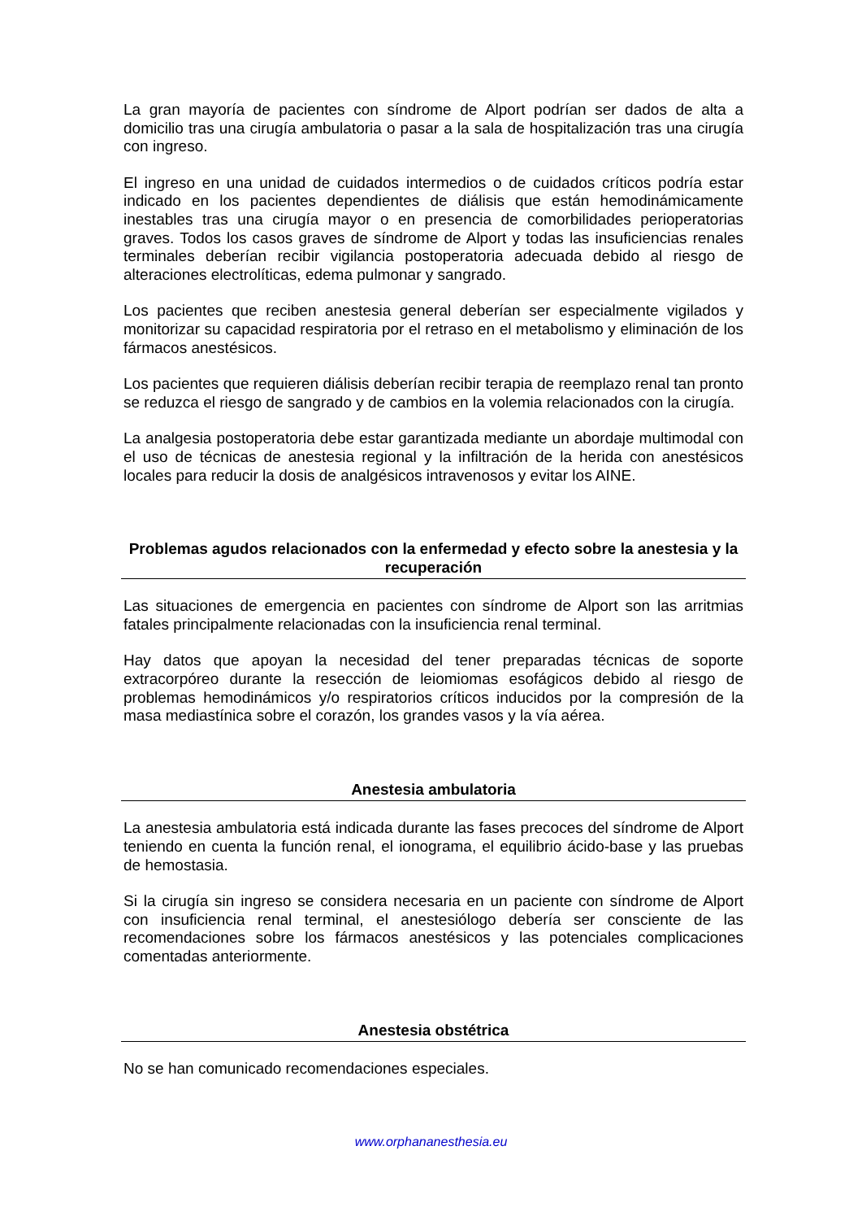La gran mayoría de pacientes con síndrome de Alport podrían ser dados de alta a domicilio tras una cirugía ambulatoria o pasar a la sala de hospitalización tras una cirugía con ingreso.
El ingreso en una unidad de cuidados intermedios o de cuidados críticos podría estar indicado en los pacientes dependientes de diálisis que están hemodinámicamente inestables tras una cirugía mayor o en presencia de comorbilidades perioperatorias graves. Todos los casos graves de síndrome de Alport y todas las insuficiencias renales terminales deberían recibir vigilancia postoperatoria adecuada debido al riesgo de alteraciones electrolíticas, edema pulmonar y sangrado.
Los pacientes que reciben anestesia general deberían ser especialmente vigilados y monitorizar su capacidad respiratoria por el retraso en el metabolismo y eliminación de los fármacos anestésicos.
Los pacientes que requieren diálisis deberían recibir terapia de reemplazo renal tan pronto se reduzca el riesgo de sangrado y de cambios en la volemia relacionados con la cirugía.
La analgesia postoperatoria debe estar garantizada mediante un abordaje multimodal con el uso de técnicas de anestesia regional y la infiltración de la herida con anestésicos locales para reducir la dosis de analgésicos intravenosos y evitar los AINE.
Problemas agudos relacionados con la enfermedad y efecto sobre la anestesia y la recuperación
Las situaciones de emergencia en pacientes con síndrome de Alport son las arritmias fatales principalmente relacionadas con la insuficiencia renal terminal.
Hay datos que apoyan la necesidad del tener preparadas técnicas de soporte extracorpóreo durante la resección de leiomiomas esofágicos debido al riesgo de problemas hemodinámicos y/o respiratorios críticos inducidos por la compresión de la masa mediastínica sobre el corazón, los grandes vasos y la vía aérea.
Anestesia ambulatoria
La anestesia ambulatoria está indicada durante las fases precoces del síndrome de Alport teniendo en cuenta la función renal, el ionograma, el equilibrio ácido-base y las pruebas de hemostasia.
Si la cirugía sin ingreso se considera necesaria en un paciente con síndrome de Alport con insuficiencia renal terminal, el anestesiólogo debería ser consciente de las recomendaciones sobre los fármacos anestésicos y las potenciales complicaciones comentadas anteriormente.
Anestesia obstétrica
No se han comunicado recomendaciones especiales.
www.orphananesthesia.eu